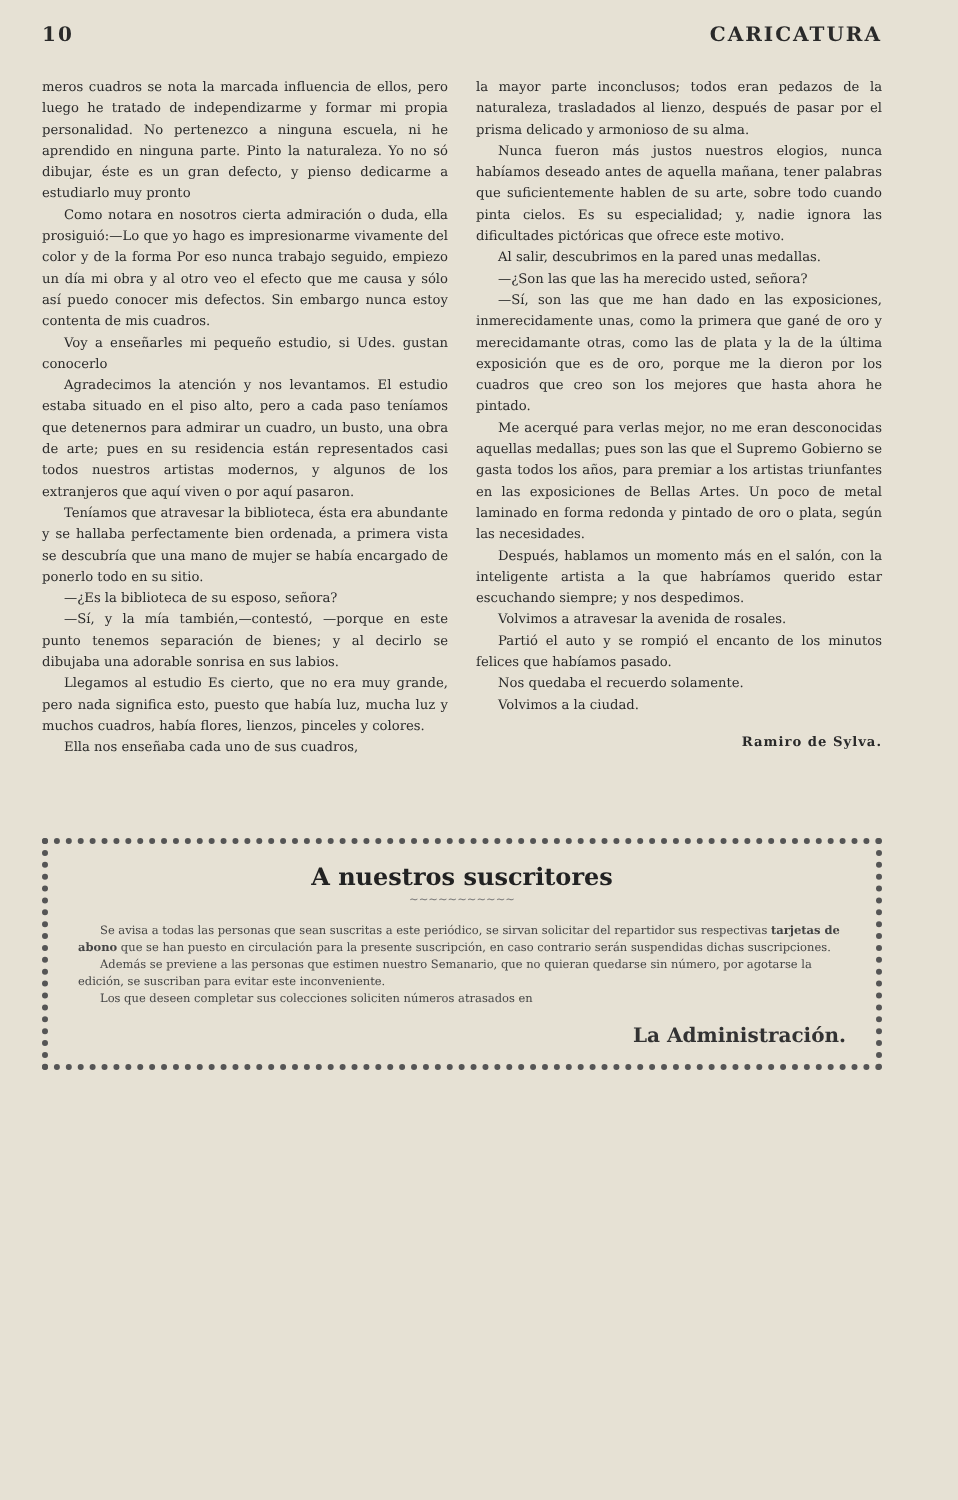10 CARICATURA
meros cuadros se nota la marcada influencia de ellos, pero luego he tratado de independizarme y formar mi propia personalidad. No pertenezco a ninguna escuela, ni he aprendido en ninguna parte. Pinto la naturaleza. Yo no só dibujar, éste es un gran defecto, y pienso dedicarme a estudiarlo muy pronto
Como notara en nosotros cierta admiración o duda, ella prosiguió:—Lo que yo hago es impresionarme vivamente del color y de la forma Por eso nunca trabajo seguido, empiezo un día mi obra y al otro veo el efecto que me causa y sólo así puedo conocer mis defectos. Sin embargo nunca estoy contenta de mis cuadros.
Voy a enseñarles mi pequeño estudio, si Udes. gustan conocerlo
Agradecimos la atención y nos levantamos. El estudio estaba situado en el piso alto, pero a cada paso teníamos que detenernos para admirar un cuadro, un busto, una obra de arte; pues en su residencia están representados casi todos nuestros artistas modernos, y algunos de los extranjeros que aquí viven o por aquí pasaron.
Teníamos que atravesar la biblioteca, ésta era abundante y se hallaba perfectamente bien ordenada, a primera vista se descubría que una mano de mujer se había encargado de ponerlo todo en su sitio.
—¿Es la biblioteca de su esposo, señora?
—Sí, y la mía también,—contestó, —porque en este punto tenemos separación de bienes; y al decirlo se dibujaba una adorable sonrisa en sus labios.
Llegamos al estudio Es cierto, que no era muy grande, pero nada significa esto, puesto que había luz, mucha luz y muchos cuadros, había flores, lienzos, pinceles y colores.
Ella nos enseñaba cada uno de sus cuadros,
la mayor parte inconclusos; todos eran pedazos de la naturaleza, trasladados al lienzo, después de pasar por el prisma delicado y armonioso de su alma.
Nunca fueron más justos nuestros elogios, nunca habíamos deseado antes de aquella mañana, tener palabras que suficientemente hablen de su arte, sobre todo cuando pinta cielos. Es su especialidad; y, nadie ignora las dificultades pictóricas que ofrece este motivo.
Al salir, descubrimos en la pared unas medallas.
—¿Son las que las ha merecido usted, señora?
—Sí, son las que me han dado en las exposiciones, inmerecidamente unas, como la primera que gané de oro y merecidamante otras, como las de plata y la de la última exposición que es de oro, porque me la dieron por los cuadros que creo son los mejores que hasta ahora he pintado.
Me acerqué para verlas mejor, no me eran desconocidas aquellas medallas; pues son las que el Supremo Gobierno se gasta todos los años, para premiar a los artistas triunfantes en las exposiciones de Bellas Artes. Un poco de metal laminado en forma redonda y pintado de oro o plata, según las necesidades.
Después, hablamos un momento más en el salón, con la inteligente artista a la que habríamos querido estar escuchando siempre; y nos despedimos.
Volvimos a atravesar la avenida de rosales.
Partió el auto y se rompió el encanto de los minutos felices que habíamos pasado.
Nos quedaba el recuerdo solamente.
Volvimos a la ciudad.
Ramiro de Sylva.
A nuestros suscritores
~~~~~~~~~~~
Se avisa a todas las personas que sean suscritas a este periódico, se sirvan solicitar del repartidor sus respectivas tarjetas de abono que se han puesto en circulación para la presente suscripción, en caso contrario serán suspendidas dichas suscripciones.
Además se previene a las personas que estimen nuestro Semanario, que no quieran quedarse sin número, por agotarse la edición, se suscriban para evitar este inconveniente.
Los que deseen completar sus colecciones soliciten números atrasados en
La Administración.